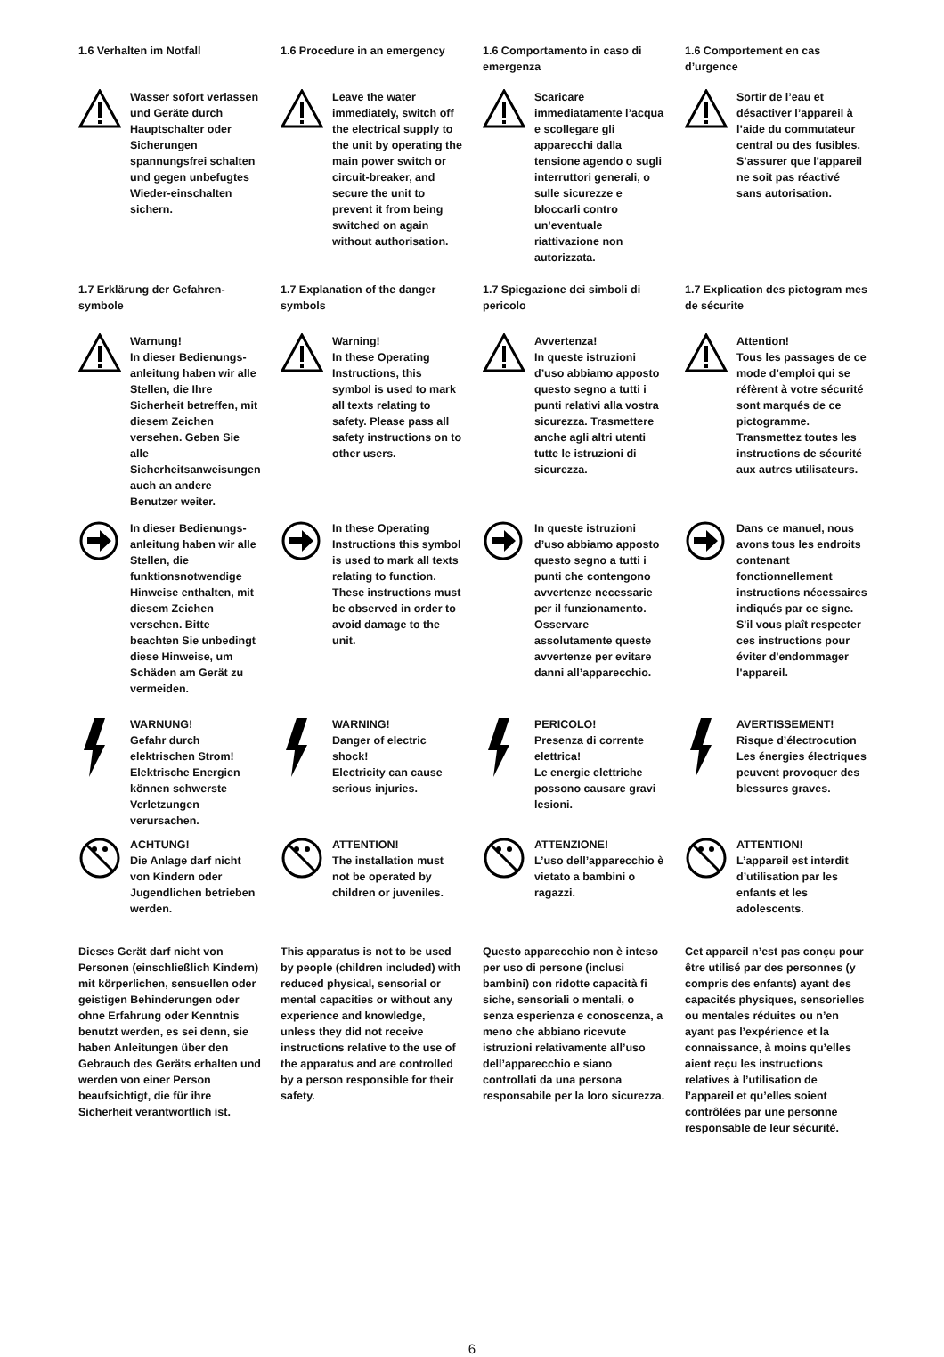1.6 Verhalten im Notfall
Wasser sofort verlassen und Geräte durch Hauptschalter oder Sicherungen spannungsfrei schalten und gegen unbefugtes Wieder-einschalten sichern.
1.7 Erklärung der Gefahren-symbole
Warnung!
In dieser Bedienungs-anleitung haben wir alle Stellen, die Ihre Sicherheit betreffen, mit diesem Zeichen versehen. Geben Sie alle Sicherheitsanweisungen auch an andere Benutzer weiter.
In dieser Bedienungs-anleitung haben wir alle Stellen, die funktionsnotwendige Hinweise enthalten, mit diesem Zeichen versehen. Bitte beachten Sie unbedingt diese Hinweise, um Schäden am Gerät zu vermeiden.
WARNUNG!
Gefahr durch elektrischen Strom! Elektrische Energien können schwerste Verletzungen verursachen.
ACHTUNG!
Die Anlage darf nicht von Kindern oder Jugendlichen betrieben werden.
Dieses Gerät darf nicht von Personen (einschließlich Kindern) mit körperlichen, sensuellen oder geistigen Behinderungen oder ohne Erfahrung oder Kenntnis benutzt werden, es sei denn, sie haben Anleitungen über den Gebrauch des Geräts erhalten und werden von einer Person beaufsichtigt, die für ihre Sicherheit verantwortlich ist.
1.6 Procedure in an emergency
Leave the water immediately, switch off the electrical supply to the unit by operating the main power switch or circuit-breaker, and secure the unit to prevent it from being switched on again without authorisation.
1.7 Explanation of the danger symbols
Warning!
In these Operating Instructions, this symbol is used to mark all texts relating to safety. Please pass all safety instructions on to other users.
In these Operating Instructions this symbol is used to mark all texts relating to function. These instructions must be observed in order to avoid damage to the unit.
WARNING!
Danger of electric shock!
Electricity can cause serious injuries.
ATTENTION!
The installation must not be operated by children or juveniles.
This apparatus is not to be used by people (children included) with reduced physical, sensorial or mental capacities or without any experience and knowledge, unless they did not receive instructions relative to the use of the apparatus and are controlled by a person responsible for their safety.
1.6 Comportamento in caso di emergenza
Scaricare immediatamente l’acqua e scollegare gli apparecchi dalla tensione agendo o sugli interruttori generali, o sulle sicurezze e bloccarli contro un’eventuale riattivazione non autorizzata.
1.7 Spiegazione dei simboli di pericolo
Avvertenza!
In queste istruzioni d’uso abbiamo apposto questo segno a tutti i punti relativi alla vostra sicurezza. Trasmettere anche agli altri utenti tutte le istruzioni di sicurezza.
In queste istruzioni d’uso abbiamo apposto questo segno a tutti i punti che contengono avvertenze necessarie per il funzionamento. Osservare assolutamente queste avvertenze per evitare danni all’apparecchio.
PERICOLO!
Presenza di corrente elettrica!
Le energie elettriche possono causare gravi lesioni.
ATTENZIONE!
L’uso dell’apparecchio è vietato a bambini o ragazzi.
Questo apparecchio non è inteso per uso di persone (inclusi bambini) con ridotte capacità fi siche, sensoriali o mentali, o senza esperienza e conoscenza, a meno che abbiano ricevute istruzioni relativamente all’uso dell’apparecchio e siano controllati da una persona responsabile per la loro sicurezza.
1.6 Comportement en cas d’urgence
Sortir de l’eau et désactiver l’appareil à l’aide du commutateur central ou des fusibles. S’assurer que l’appareil ne soit pas réactivé sans autorisation.
1.7 Explication des pictogram mes de sécurite
Attention!
Tous les passages de ce mode d’emploi qui se réfèrent à votre sécurité sont marqués de ce pictogramme. Transmettez toutes les instructions de sécurité aux autres utilisateurs.
Dans ce manuel, nous avons tous les endroits contenant fonctionnellement instructions nécessaires indiqués par ce signe.
S'il vous plaît respecter ces instructions pour éviter d'endommager l'appareil.
AVERTISSEMENT!
Risque d’électrocution
Les énergies électriques peuvent provoquer des blessures graves.
ATTENTION!
L’appareil est interdit d’utilisation par les enfants et les adolescents.
Cet appareil n’est pas conçu pour être utilisé par des personnes (y compris des enfants) ayant des capacités physiques, sensorielles ou mentales réduites ou n’en ayant pas l’expérience et la connaissance, à moins qu’elles aient reçu les instructions relatives à l’utilisation de l’appareil et qu’elles soient contrôlées par une personne responsable de leur sécurité.
6